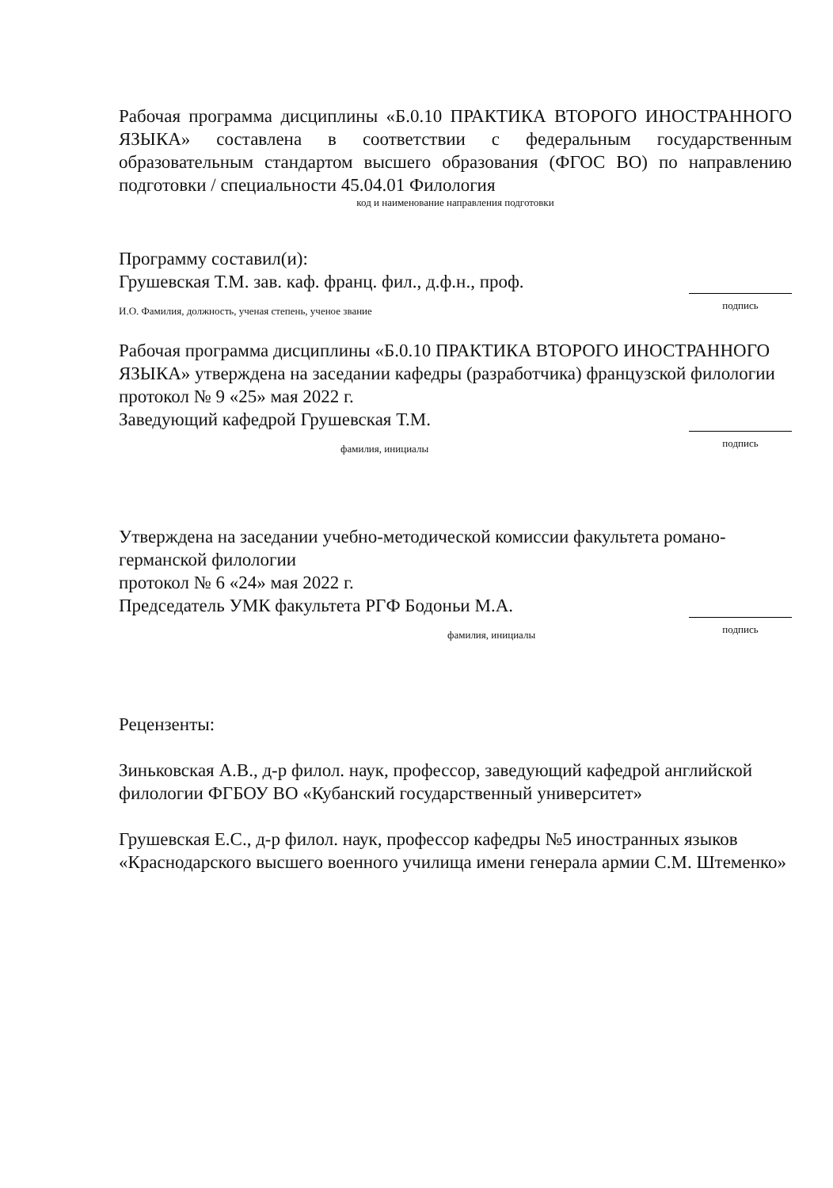Рабочая программа дисциплины «Б.0.10 ПРАКТИКА ВТОРОГО ИНОСТРАННОГО ЯЗЫКА» составлена в соответствии с федеральным государственным образовательным стандартом высшего образования (ФГОС ВО) по направлению подготовки / специальности 45.04.01 Филология
код и наименование направления подготовки
Программу составил(и):
Грушевская Т.М. зав. каф. франц. фил., д.ф.н., проф.
И.О. Фамилия, должность, ученая степень, ученое звание подпись
Рабочая программа дисциплины «Б.0.10 ПРАКТИКА ВТОРОГО ИНОСТРАННОГО ЯЗЫКА» утверждена на заседании кафедры (разработчика) французской филологии
протокол № 9 «25» мая 2022 г.
Заведующий кафедрой Грушевская Т.М.
фамилия, инициалы подпись
Утверждена на заседании учебно-методической комиссии факультета романо-германской филологии
протокол № 6 «24» мая 2022 г.
Председатель УМК факультета РГФ Бодоньи М.А.
фамилия, инициалы подпись
Рецензенты:
Зиньковская А.В., д-р филол. наук, профессор, заведующий кафедрой английской филологии ФГБОУ ВО «Кубанский государственный университет»
Грушевская Е.С., д-р филол. наук, профессор кафедры №5 иностранных языков «Краснодарского высшего военного училища имени генерала армии С.М. Штеменко»